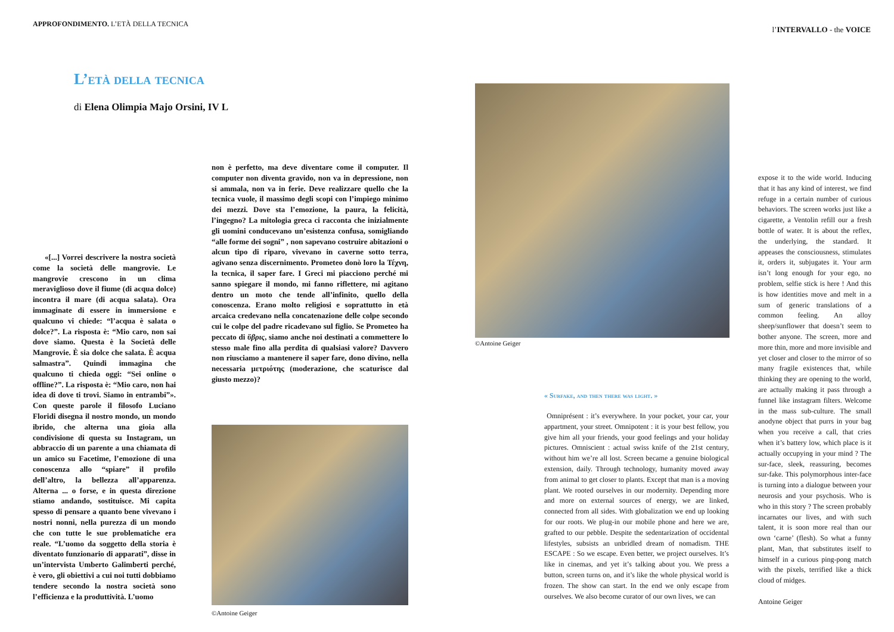APPROFONDIMENTO. L’ETÀ DELLA TECNICA
L’età della tecnica
di Elena Olimpia Majo Orsini, IV L
«[...] Vorrei descrivere la nostra società come la società delle mangrovie. Le mangrovie crescono in un clima meraviglioso dove il fiume (di acqua dolce) incontra il mare (di acqua salata). Ora immaginate di essere in immersione e qualcuno vi chiede: “l’acqua è salata o dolce?”. La risposta è: “Mio caro, non sai dove siamo. Questa è la Società delle Mangrovie. È sia dolce che salata. È acqua salmastra”. Quindi immagina che qualcuno ti chieda oggi: “Sei online o offline?”. La risposta è: “Mio caro, non hai idea di dove ti trovi. Siamo in entrambi”». Con queste parole il filosofo Luciano Floridi disegna il nostro mondo, un mondo ibrido, che alterna una gioia alla condivisione di questa su Instagram, un abbraccio di un parente a una chiamata di un amico su Facetime, l’emozione di una conoscenza allo “spiare” il profilo dell’altro, la bellezza all’apparenza. Alterna ... o forse, e in questa direzione stiamo andando, sostituisce. Mi capita spesso di pensare a quanto bene vivevano i nostri nonni, nella purezza di un mondo che con tutte le sue problematiche era reale. “L’uomo da soggetto della storia è diventato funzionario di apparati”, disse in un’intervista Umberto Galimberti perché, è vero, gli obiettivi a cui noi tutti dobbiamo tendere secondo la nostra società sono l’efficienza e la produttività. L’uomo
non è perfetto, ma deve diventare come il computer. Il computer non diventa gravido, non va in depressione, non si ammala, non va in ferie. Deve realizzare quello che la tecnica vuole, il massimo degli scopi con l’impiego minimo dei mezzi. Dove sta l’emozione, la paura, la felicità, l’ingegno? La mitologia greca ci racconta che inizialmente gli uomini conducevano un’esistenza confusa, somigliando “alle forme dei sogni” , non sapevano costruire abitazioni o alcun tipo di riparo, vivevano in caverne sotto terra, agivano senza discernimento. Prometeo donò loro la Τέχνη, la tecnica, il saper fare. I Greci mi piacciono perché mi sanno spiegare il mondo, mi fanno riflettere, mi agitano dentro un moto che tende all’infinito, quello della conoscenza. Erano molto religiosi e soprattutto in età arcaica credevano nella concatenazione delle colpe secondo cui le colpe del padre ricadevano sul figlio. Se Prometeo ha peccato di ὕβρις, siamo anche noi destinati a commettere lo stesso male fino alla perdita di qualsiasi valore? Davvero non riusciamo a mantenere il saper fare, dono divino, nella necessaria μετριότης (moderazione, che scaturisce dal giusto mezzo)?
©Antoine Geiger
l’INTERVALLO - the VOICE
©Antoine Geiger
« Surfake, and then there was light. »
Omniprésent : it’s everywhere. In your pocket, your car, your appartment, your street. Omnipotent : it is your best fellow, you give him all your friends, your good feelings and your holiday pictures. Omniscient : actual swiss knife of the 21st century, without him we’re all lost. Screen became a genuine biological extension, daily. Through technology, humanity moved away from animal to get closer to plants. Except that man is a moving plant. We rooted ourselves in our modernity. Depending more and more on external sources of energy, we are linked, connected from all sides. With globalization we end up looking for our roots. We plug-in our mobile phone and here we are, grafted to our pebble. Despite the sedentarization of occidental lifestyles, subsists an unbridled dream of nomadism. THE ESCAPE : So we escape. Even better, we project ourselves. It’s like in cinemas, and yet it’s talking about you. We press a button, screen turns on, and it’s like the whole physical world is frozen. The show can start. In the end we only escape from ourselves. We also become curator of our own lives, we can
expose it to the wide world. Inducing that it has any kind of interest, we find refuge in a certain number of curious behaviors. The screen works just like a cigarette, a Ventolin refill our a fresh bottle of water. It is about the reflex, the underlying, the standard. It appeases the consciousness, stimulates it, orders it, subjugates it. Your arm isn’t long enough for your ego, no problem, selfie stick is here ! And this is how identities move and melt in a sum of generic translations of a common feeling. An alloy sheep/sunflower that doesn’t seem to bother anyone. The screen, more and more thin, more and more invisible and yet closer and closer to the mirror of so many fragile existences that, while thinking they are opening to the world, are actually making it pass through a funnel like instagram filters. Welcome in the mass sub-culture. The small anodyne object that purrs in your bag when you receive a call, that cries when it’s battery low, which place is it actually occupying in your mind ? The sur-face, sleek, reassuring, becomes sur-fake. This polymorphous inter-face is turning into a dialogue between your neurosis and your psychosis. Who is who in this story ? The screen probably incarnates our lives, and with such talent, it is soon more real than our own ‘carne’ (flesh). So what a funny plant, Man, that substitutes itself to himself in a curious ping-pong match with the pixels, terrified like a thick cloud of midges.
Antoine Geiger